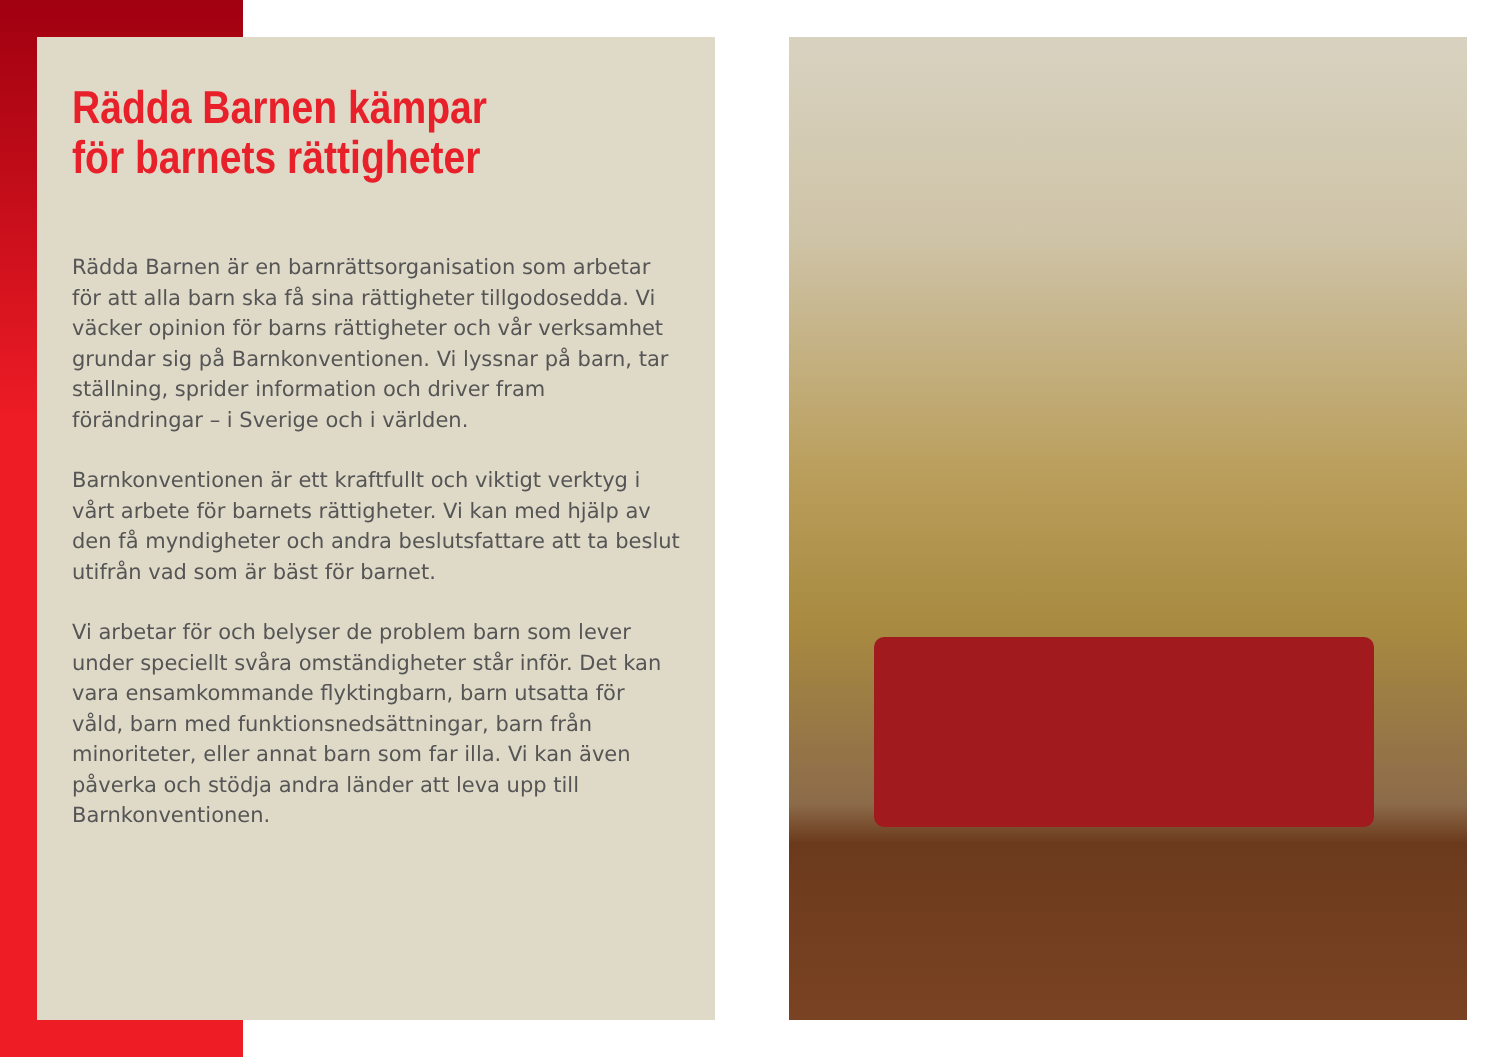Rädda Barnen kämpar
för barnets rättigheter
Rädda Barnen är en barnrättsorganisation som arbetar för att alla barn ska få sina rättigheter tillgodosedda. Vi väcker opinion för barns rättigheter och vår verksamhet grundar sig på Barnkonventionen. Vi lyssnar på barn, tar ställning, sprider information och driver fram förändringar – i Sverige och i världen.
Barnkonventionen är ett kraftfullt och viktigt verktyg i vårt arbete för barnets rättigheter. Vi kan med hjälp av den få myndigheter och andra beslutsfattare att ta beslut utifrån vad som är bäst för barnet.
Vi arbetar för och belyser de problem barn som lever under speciellt svåra omständigheter står inför. Det kan vara ensamkommande flyktingbarn, barn utsatta för våld, barn med funktionsnedsättningar, barn från minoriteter, eller annat barn som far illa. Vi kan även påverka och stödja andra länder att leva upp till Barnkonventionen.